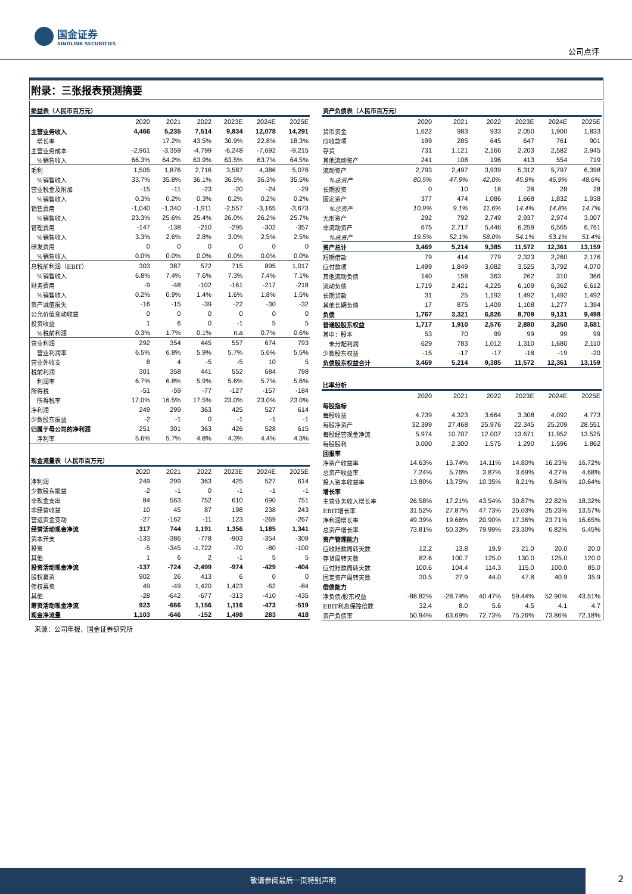国金证券
SINOLINK SECURITIES
公司点评
附录：三张报表预测摘要
| 损益表（人民币百万元） | | | | | | |
| | 2020 | 2021 | 2022 | 2023E | 2024E | 2025E |
| 主营业务收入 | 4,466 | 5,235 | 7,514 | 9,834 | 12,078 | 14,291 |
| 增长率 | | 17.2% | 43.5% | 30.9% | 22.8% | 18.3% |
| 主营业务成本 | -2,961 | -3,359 | -4,799 | -6,248 | -7,692 | -9,215 |
| %销售收入 | 66.3% | 64.2% | 63.9% | 63.5% | 63.7% | 64.5% |
| 毛利 | 1,505 | 1,876 | 2,716 | 3,587 | 4,386 | 5,076 |
| %销售收入 | 33.7% | 35.8% | 36.1% | 36.5% | 36.3% | 35.5% |
| 营业税金及附加 | -15 | -11 | -23 | -20 | -24 | -29 |
| %销售收入 | 0.3% | 0.2% | 0.3% | 0.2% | 0.2% | 0.2% |
| 销售费用 | -1,040 | -1,340 | -1,911 | -2,557 | -3,165 | -3,673 |
| %销售收入 | 23.3% | 25.6% | 25.4% | 26.0% | 26.2% | 25.7% |
| 管理费用 | -147 | -138 | -210 | -295 | -302 | -357 |
| %销售收入 | 3.3% | 2.6% | 2.8% | 3.0% | 2.5% | 2.5% |
| 研发费用 | 0 | 0 | 0 | 0 | 0 | 0 |
| %销售收入 | 0.0% | 0.0% | 0.0% | 0.0% | 0.0% | 0.0% |
| 息税前利润（EBIT） | 303 | 387 | 572 | 715 | 895 | 1,017 |
| %销售收入 | 6.8% | 7.4% | 7.6% | 7.3% | 7.4% | 7.1% |
| 财务费用 | -9 | -48 | -102 | -161 | -217 | -218 |
| %销售收入 | 0.2% | 0.9% | 1.4% | 1.6% | 1.8% | 1.5% |
| 资产减值损失 | -16 | -15 | -39 | -22 | -30 | -32 |
| 公允价值变动收益 | 0 | 0 | 0 | 0 | 0 | 0 |
| 投资收益 | 1 | 6 | 0 | -1 | 5 | 5 |
| %税前利润 | 0.3% | 1.7% | 0.1% | n.a | 0.7% | 0.6% |
| 营业利润 | 292 | 354 | 445 | 557 | 674 | 793 |
| 营业利润率 | 6.5% | 6.8% | 5.9% | 5.7% | 5.6% | 5.5% |
| 营业外收支 | 8 | 4 | -5 | -5 | 10 | 5 |
| 税前利润 | 301 | 358 | 441 | 552 | 684 | 798 |
| 利润率 | 6.7% | 6.8% | 5.9% | 5.6% | 5.7% | 5.6% |
| 所得税 | -51 | -59 | -77 | -127 | -157 | -184 |
| 所得税率 | 17.0% | 16.5% | 17.5% | 23.0% | 23.0% | 23.0% |
| 净利润 | 249 | 299 | 363 | 425 | 527 | 614 |
| 少数股东损益 | -2 | -1 | 0 | -1 | -1 | -1 |
| 归属于母公司的净利润 | 251 | 301 | 363 | 426 | 528 | 615 |
| 净利率 | 5.6% | 5.7% | 4.8% | 4.3% | 4.4% | 4.3% |
| 现金流量表（人民币百万元） | | | | | | |
| | 2020 | 2021 | 2022 | 2023E | 2024E | 2025E |
| 净利润 | 249 | 299 | 363 | 425 | 527 | 614 |
| 少数股东损益 | -2 | -1 | 0 | -1 | -1 | -1 |
| 非现金支出 | 84 | 563 | 752 | 610 | 690 | 751 |
| 非经营收益 | 10 | 45 | 87 | 198 | 238 | 243 |
| 营运资金变动 | -27 | -162 | -11 | 123 | -269 | -267 |
| 经营活动现金净流 | 317 | 744 | 1,191 | 1,356 | 1,185 | 1,341 |
| 资本开支 | -133 | -386 | -778 | -903 | -354 | -309 |
| 投资 | -5 | -345 | -1,722 | -70 | -80 | -100 |
| 其他 | 1 | 6 | 2 | -1 | 5 | 5 |
| 投资活动现金净流 | -137 | -724 | -2,499 | -974 | -429 | -404 |
| 股权募资 | 902 | 26 | 413 | 6 | 0 | 0 |
| 债权募资 | 49 | -49 | 1,420 | 1,423 | -62 | -84 |
| 其他 | -28 | -642 | -677 | -313 | -410 | -435 |
| 筹资活动现金净流 | 923 | -666 | 1,156 | 1,116 | -473 | -519 |
| 现金净流量 | 1,103 | -646 | -152 | 1,498 | 283 | 418 |
| 资产负债表（人民币百万元） | | | | | | |
| | 2020 | 2021 | 2022 | 2023E | 2024E | 2025E |
| 货币资金 | 1,622 | 983 | 933 | 2,050 | 1,900 | 1,833 |
| 应收款项 | 199 | 285 | 645 | 647 | 761 | 901 |
| 存货 | 731 | 1,121 | 2,166 | 2,203 | 2,582 | 2,945 |
| 其他流动资产 | 241 | 108 | 196 | 413 | 554 | 719 |
| 流动资产 | 2,793 | 2,497 | 3,939 | 5,312 | 5,797 | 6,398 |
| %总资产 | 80.5% | 47.9% | 42.0% | 45.9% | 46.9% | 48.6% |
| 长期投资 | 0 | 10 | 18 | 28 | 28 | 28 |
| 固定资产 | 377 | 474 | 1,086 | 1,668 | 1,832 | 1,938 |
| %总资产 | 10.9% | 9.1% | 11.6% | 14.4% | 14.8% | 14.7% |
| 无形资产 | 292 | 792 | 2,749 | 2,937 | 2,974 | 3,007 |
| 非流动资产 | 675 | 2,717 | 5,446 | 6,259 | 6,565 | 6,761 |
| %总资产 | 19.5% | 52.1% | 58.0% | 54.1% | 53.1% | 51.4% |
| 资产总计 | 3,469 | 5,214 | 9,385 | 11,572 | 12,361 | 13,159 |
| 短期借款 | 79 | 414 | 779 | 2,323 | 2,260 | 2,176 |
| 应付款项 | 1,499 | 1,849 | 3,082 | 3,525 | 3,792 | 4,070 |
| 其他流动负债 | 140 | 158 | 363 | 262 | 310 | 366 |
| 流动负债 | 1,719 | 2,421 | 4,225 | 6,109 | 6,362 | 6,612 |
| 长期贷款 | 31 | 25 | 1,192 | 1,492 | 1,492 | 1,492 |
| 其他长期负债 | 17 | 875 | 1,409 | 1,108 | 1,277 | 1,394 |
| 负债 | 1,767 | 3,321 | 6,826 | 8,709 | 9,131 | 9,498 |
| 普通股股东权益 | 1,717 | 1,910 | 2,576 | 2,880 | 3,250 | 3,681 |
| 其中：股本 | 53 | 70 | 99 | 99 | 99 | 99 |
| 未分配利润 | 629 | 783 | 1,012 | 1,310 | 1,680 | 2,110 |
| 少数股东权益 | -15 | -17 | -17 | -18 | -19 | -20 |
| 负债股东权益合计 | 3,469 | 5,214 | 9,385 | 11,572 | 12,361 | 13,159 |
| 比率分析 | | | | | | |
| | 2020 | 2021 | 2022 | 2023E | 2024E | 2025E |
| 每股指标 | | | | | | |
| 每股收益 | 4.739 | 4.323 | 3.664 | 3.308 | 4.092 | 4.773 |
| 每股净资产 | 32.399 | 27.468 | 25.976 | 22.345 | 25.209 | 28.551 |
| 每股经营现金净流 | 5.974 | 10.707 | 12.007 | 13.671 | 11.952 | 13.525 |
| 每股股利 | 0.000 | 2.300 | 1.575 | 1.290 | 1.596 | 1.862 |
| 回报率 | | | | | | |
| 净资产收益率 | 14.63% | 15.74% | 14.11% | 14.80% | 16.23% | 16.72% |
| 总资产收益率 | 7.24% | 5.76% | 3.87% | 3.69% | 4.27% | 4.68% |
| 投入资本收益率 | 13.80% | 13.75% | 10.35% | 8.21% | 9.84% | 10.64% |
| 增长率 | | | | | | |
| 主营业务收入增长率 | 26.58% | 17.21% | 43.54% | 30.87% | 22.82% | 18.32% |
| EBIT增长率 | 31.52% | 27.87% | 47.73% | 25.03% | 25.23% | 13.57% |
| 净利润增长率 | 49.39% | 19.66% | 20.90% | 17.36% | 23.71% | 16.65% |
| 总资产增长率 | 73.81% | 50.33% | 79.99% | 23.30% | 6.82% | 6.45% |
| 资产管理能力 | | | | | | |
| 应收账款周转天数 | 12.2 | 13.8 | 19.9 | 21.0 | 20.0 | 20.0 |
| 存货周转天数 | 82.6 | 100.7 | 125.0 | 130.0 | 125.0 | 120.0 |
| 应付账款周转天数 | 100.6 | 104.4 | 114.3 | 115.0 | 100.0 | 85.0 |
| 固定资产周转天数 | 30.5 | 27.9 | 44.0 | 47.8 | 40.9 | 35.9 |
| 偿债能力 | | | | | | |
| 净负债/股东权益 | -88.82% | -28.74% | 40.47% | 59.44% | 52.90% | 43.51% |
| EBIT利息保障倍数 | 32.4 | 8.0 | 5.6 | 4.5 | 4.1 | 4.7 |
| 资产负债率 | 50.94% | 63.69% | 72.73% | 75.26% | 73.86% | 72.18% |
来源：公司年报、国金证券研究所
敬请参阅最后一页特别声明
2